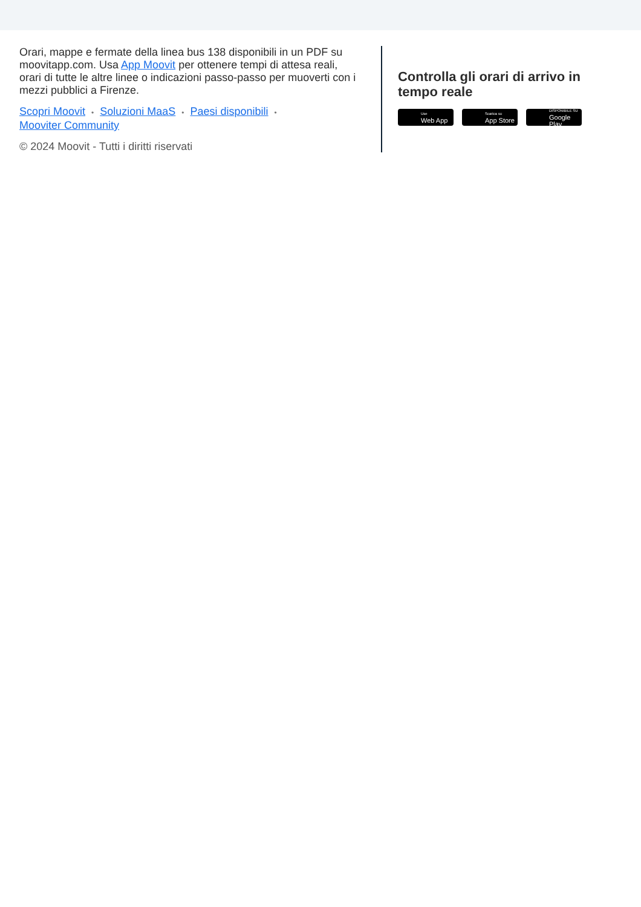Orari, mappe e fermate della linea bus 138 disponibili in un PDF su moovitapp.com. Usa App Moovit per ottenere tempi di attesa reali, orari di tutte le altre linee o indicazioni passo-passo per muoverti con i mezzi pubblici a Firenze.
Scopri Moovit • Soluzioni MaaS • Paesi disponibili •
Mooviter Community
© 2024 Moovit - Tutti i diritti riservati
Controlla gli orari di arrivo in tempo reale
Use
Web App
Scarica su
App Store
DISPONIBILE SU
Google Play